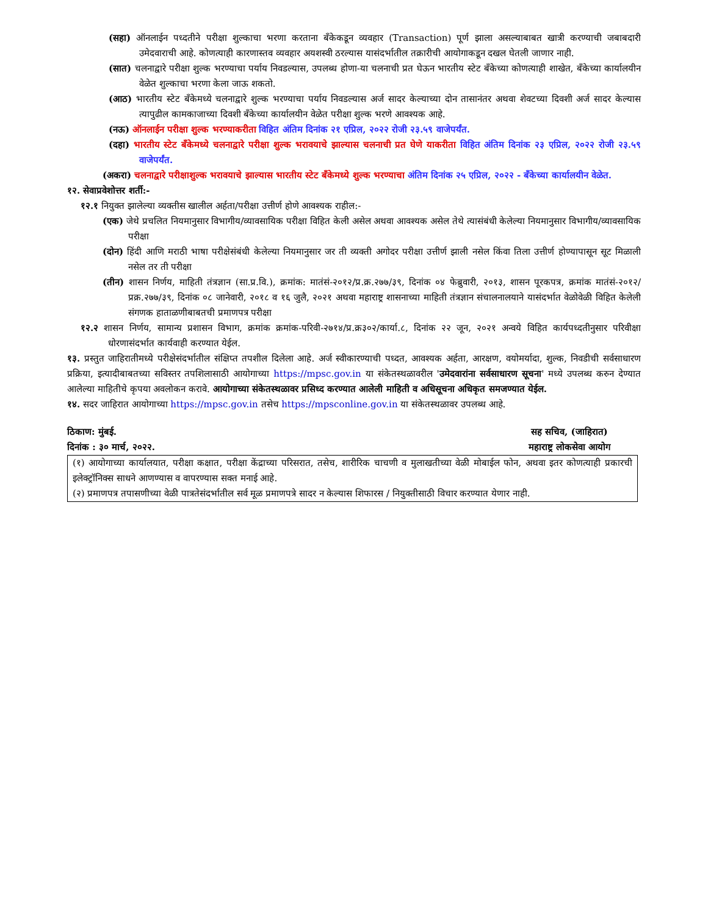(सहा) ऑनलाईन पध्दतीने परीक्षा शुल्काचा भरणा करताना बँकेकडून व्यवहार (Transaction) पूर्ण झाला असल्याबाबत खात्री करण्याची जबाबदारी उमेदवाराची आहे. कोणत्याही कारणास्तव व्यवहार अयशस्वी ठरल्यास यासंदर्भातील तक्रारीची आयोगाकडून दखल घेतली जाणार नाही.
(सात) चलनाद्वारे परीक्षा शुल्क भरण्याचा पर्याय निवडल्यास, उपलब्ध होणा-या चलनाची प्रत घेऊन भारतीय स्टेट बँकेच्या कोणत्याही शाखेत, बँकेच्या कार्यालयीन वेळेत शुल्काचा भरणा केला जाऊ शकतो.
(आठ) भारतीय स्टेट बँकेमध्ये चलनाद्वारे शुल्क भरण्याचा पर्याय निवडल्यास अर्ज सादर केल्याच्या दोन तासानंतर अथवा शेवटच्या दिवशी अर्ज सादर केल्यास त्यापुढील कामकाजाच्या दिवशी बँकेच्या कार्यालयीन वेळेत परीक्षा शुल्क भरणे आवश्यक आहे.
(नऊ) ऑनलाईन परीक्षा शुल्क भरण्याकरीता विहित अंतिम दिनांक २१ एप्रिल, २०२२ रोजी २३.५९ वाजेपर्यंत.
(दहा) भारतीय स्टेट बँकेमध्ये चलनाद्वारे परीक्षा शुल्क भरावयाचे झाल्यास चलनाची प्रत घेणे याकरीता विहित अंतिम दिनांक २३ एप्रिल, २०२२ रोजी २३.५९ वाजेपर्यंत.
(अकरा) चलनाद्वारे परीक्षाशुल्क भरावयाचे झाल्यास भारतीय स्टेट बँकेमध्ये शुल्क भरण्याचा अंतिम दिनांक २५ एप्रिल, २०२२ - बँकेच्या कार्यालयीन वेळेत.
१२. सेवाप्रवेशोत्तर शर्ती:-
१२.१ नियुक्त झालेल्या व्यक्तीस खालील अर्हता/परीक्षा उत्तीर्ण होणे आवश्यक राहील:-
(एक) जेथे प्रचलित नियमानुसार विभागीय/व्यावसायिक परीक्षा विहित केली असेल अथवा आवश्यक असेल तेथे त्यासंबंधी केलेल्या नियमानुसार विभागीय/व्यावसायिक परीक्षा
(दोन) हिंदी आणि मराठी भाषा परीक्षेसंबंधी केलेल्या नियमानुसार जर ती व्यक्ती अगोदर परीक्षा उत्तीर्ण झाली नसेल किंवा तिला उत्तीर्ण होण्यापासून सूट मिळाली नसेल तर ती परीक्षा
(तीन) शासन निर्णय, माहिती तंत्रज्ञान (सा.प्र.वि.), क्रमांक: मातंसं-२०१२/प्र.क्र.२७७/३९, दिनांक ०४ फेब्रुवारी, २०१३, शासन पूरकपत्र, क्रमांक मातंसं-२०१२/प्रक्र.२७७/३९, दिनांक ०८ जानेवारी, २०१८ व १६ जुलै, २०२१ अथवा महाराष्ट्र शासनाच्या माहिती तंत्रज्ञान संचालनालयाने यासंदर्भात वेळोवेळी विहित केलेली संगणक हाताळणीबाबतची प्रमाणपत्र परीक्षा
१२.२ शासन निर्णय, सामान्य प्रशासन विभाग, क्रमांक क्रमांक-परिवी-२७१४/प्र.क्र३०२/कार्या.८, दिनांक २२ जून, २०२१ अन्वये विहित कार्यपध्दतीनुसार परिवीक्षा धोरणासंदर्भात कार्यवाही करण्यात येईल.
१३. प्रस्तुत जाहिरातीमध्ये परीक्षेसंदर्भातील संक्षिप्त तपशील दिलेला आहे. अर्ज स्वीकारण्याची पध्दत, आवश्यक अर्हता, आरक्षण, वयोमर्यादा, शुल्क, निवडीची सर्वसाधारण प्रक्रिया, इत्यादीबाबतच्या सविस्तर तपशिलासाठी आयोगाच्या https://mpsc.gov.in या संकेतस्थळावरील 'उमेदवारांना सर्वसाधारण सूचना' मध्ये उपलब्ध करुन देण्यात आलेल्या माहितीचे कृपया अवलोकन करावे. आयोगाच्या संकेतस्थळावर प्रसिध्द करण्यात आलेली माहिती व अधिसूचना अधिकृत समजण्यात येईल.
१४. सदर जाहिरात आयोगाच्या https://mpsc.gov.in तसेच https://mpsconline.gov.in या संकेतस्थळावर उपलब्ध आहे.
ठिकाण: मुंबई.
दिनांक : ३० मार्च, २०२२.
सह सचिव, (जाहिरात)
महाराष्ट्र लोकसेवा आयोग
(१) आयोगाच्या कार्यालयात, परीक्षा कक्षात, परीक्षा केंद्राच्या परिसरात, तसेच, शारीरिक चाचणी व मुलाखतीच्या वेळी मोबाईल फोन, अथवा इतर कोणत्याही प्रकारची इलेक्ट्रॉनिक्स साधने आणण्यास व वापरण्यास सक्त मनाई आहे.
(२) प्रमाणपत्र तपासणीच्या वेळी पात्रतेसंदर्भातील सर्व मूळ प्रमाणपत्रे सादर न केल्यास शिफारस / नियुक्तीसाठी विचार करण्यात येणार नाही.